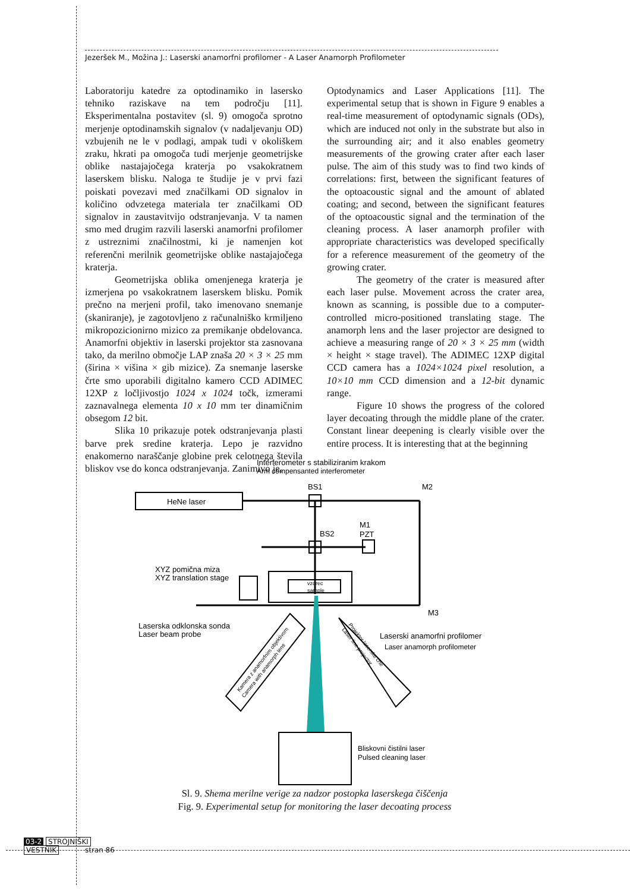Jezeršek M., Možina J.: Laserski anamorfni profilomer - A Laser Anamorph Profilometer
Laboratoriju katedre za optodinamiko in lasersko tehniko raziskave na tem področju [11]. Eksperimentalna postavitev (sl. 9) omogoča sprotno merjenje optodinamskih signalov (v nadaljevanju OD) vzbujenih ne le v podlagi, ampak tudi v okoliškem zraku, hkrati pa omogoča tudi merjenje geometrijske oblike nastajajočega kraterja po vsakokratnem laserskem blisku. Naloga te študije je v prvi fazi poiskati povezavi med značilkami OD signalov in količino odvzetega materiala ter značilkami OD signalov in zaustavitvijo odstranjevanja. V ta namen smo med drugim razvili laserski anamorfni profilomer z ustreznimi značilnostmi, ki je namenjen kot referenčni merilnik geometrijske oblike nastajajočega kraterja.
Geometrijska oblika omenjenega kraterja je izmerjena po vsakokratnem laserskem blisku. Pomik prečno na merjeni profil, tako imenovano snemanje (skaniranje), je zagotovljeno z računalniško krmiljeno mikropozicionirno mizico za premikanje obdelovanca. Anamorfni objektiv in laserski projektor sta zasnovana tako, da merilno območje LAP znaša 20 × 3 × 25 mm (širina × višina × gib mizice). Za snemanje laserske črte smo uporabili digitalno kamero CCD ADIMEC 12XP z ločljivostjo 1024 x 1024 točk, izmerami zaznavalnega elementa 10 x 10 mm ter dinamičnim obsegom 12 bit.
Slika 10 prikazuje potek odstranjevanja plasti barve prek sredine kraterja. Lepo je razvidno enakomerno naraščanje globine prek celotnega števila bliskov vse do konca odstranjevanja. Zanimivo je,
Optodynamics and Laser Applications [11]. The experimental setup that is shown in Figure 9 enables a real-time measurement of optodynamic signals (ODs), which are induced not only in the substrate but also in the surrounding air; and it also enables geometry measurements of the growing crater after each laser pulse. The aim of this study was to find two kinds of correlations: first, between the significant features of the optoacoustic signal and the amount of ablated coating; and second, between the significant features of the optoacoustic signal and the termination of the cleaning process. A laser anamorph profiler with appropriate characteristics was developed specifically for a reference measurement of the geometry of the growing crater.
The geometry of the crater is measured after each laser pulse. Movement across the crater area, known as scanning, is possible due to a computer-controlled micro-positioned translating stage. The anamorph lens and the laser projector are designed to achieve a measuring range of 20 × 3 × 25 mm (width × height × stage travel). The ADIMEC 12XP digital CCD camera has a 1024×1024 pixel resolution, a 10×10 mm CCD dimension and a 12-bit dynamic range.
Figure 10 shows the progress of the colored layer decoating through the middle plane of the crater. Constant linear deepening is clearly visible over the entire process. It is interesting that at the beginning
Interferometer s stabiliziranim krakom
Arm compensanted interferometer
HeNe laser
BS1
BS2
M2
M3
M1
PZT
vzorec
sample
XYZ pomična miza
XYZ translation stage
Laserska odklonska sonda
Laser beam probe
Laserski anamorfni profilomer
Laser anamorph profilometer
Bliskovni čistilni laser
Pulsed cleaning laser
Kamera z anamorfnim objektivom
Camera with anamorph lens
Projektor laserske črte
Laser line projector
Sl. 9. Shema merilne verige za nadzor postopka laserskega čiščenja
Fig. 9. Experimental setup for monitoring the laser decoating process
03-2 STROJNIŠKI
VESTNIK stran 86